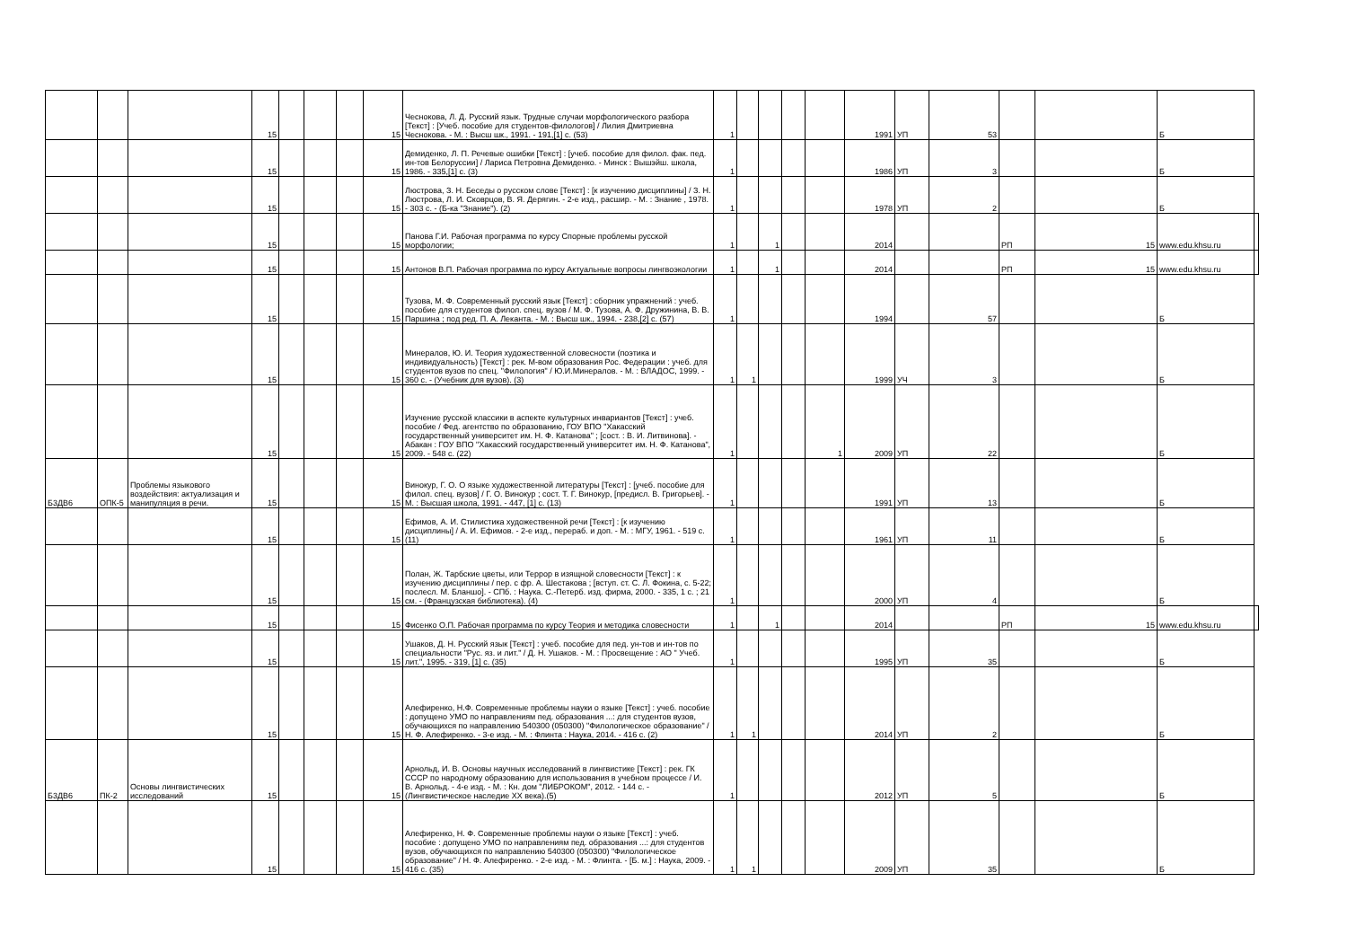| | | | 15 | | | | 15 | Чеснокова, Л. Д. Русский язык. Трудные случаи морфологического разбора [Текст] : [Учеб. пособие для студентов-филологов] / Лилия Дмитриевна Чеснокова. - М. : Высш шк., 1991. - 191,[1] с. (53) | 1 | | | | | 1991 | УП | 53 | | | Б | |
| | | | 15 | | | | 15 | Демиденко, Л. П. Речевые ошибки [Текст] : [учеб. пособие для филол. фак. пед. ин-тов Белоруссии] / Лариса Петровна Демиденко. - Минск : Вышэйш. школа, 1986. - 335,[1] с. (3) | 1 | | | | | 1986 | УП | 3 | | | Б | |
| | | | 15 | | | | 15 | Люстрова, З. Н. Беседы о русском слове [Текст] : [к изучению дисциплины] / З. Н. Люстрова, Л. И. Сковрцов, В. Я. Дерягин. - 2-е изд., расшир. - М. : Знание , 1978. - 303 с. - (Б-ка "Знание"). (2) | 1 | | | | | 1978 | УП | 2 | | | Б | |
| | | | 15 | | | | 15 | Панова Г.И. Рабочая программа по курсу Спорные проблемы русской морфологии; | 1 | | 1 | | | 2014 | | | РП | 15 | www.edu.khsu.ru | |
| | | | 15 | | | | 15 | Антонов В.П. Рабочая программа по курсу Актуальные вопросы лингвоэкологии | 1 | | 1 | | | 2014 | | | РП | 15 | www.edu.khsu.ru | |
| | | | 15 | | | | 15 | Тузова, М. Ф. Современный русский язык [Текст] : сборник упражнений : учеб. пособие для студентов филол. спец. вузов / М. Ф. Тузова, А. Ф. Дружинина, В. В. Паршина ; под ред. П. А. Леканта. - М. : Высш шк., 1994. - 238,[2] с. (57) | 1 | | | | | 1994 | | 57 | | | Б | |
| | | | 15 | | | | 15 | Минералов, Ю. И. Теория художественной словесности (поэтика и индивидуальность) [Текст] : рек. М-вом образования Рос. Федерации : учеб. для студентов вузов по спец. "Филология" / Ю.И.Минералов. - М. : ВЛАДОС, 1999. - 360 с. - (Учебник для вузов). (3) | 1 | 1 | | | | 1999 | УЧ | 3 | | | Б | |
| | | | 15 | | | | 15 | Изучение русской классики в аспекте культурных инвариантов [Текст] : учеб. пособие / Фед. агентство по образованию, ГОУ ВПО "Хакасский государственный университет им. Н. Ф. Катанова" ; [сост. : В. И. Литвинова]. - Абакан : ГОУ ВПО "Хакасский государственный университет им. Н. Ф. Катанова", 2009. - 548 с. (22) | 1 | | | | 1 | 2009 | УП | 22 | | | Б | |
| Б3ДВ6 | ОПК-5 | Проблемы языкового воздействия: актуализация и манипуляция в речи. | 15 | | | | 15 | Винокур, Г. О. О языке художественной литературы [Текст] : [учеб. пособие для филол. спец. вузов] / Г. О. Винокур ; сост. Т. Г. Винокур, [предисл. В. Григорьев]. - М. : Высшая школа, 1991. - 447, [1] с. (13) | 1 | | | | | 1991 | УП | 13 | | | Б | |
| | | | 15 | | | | 15 | Ефимов, А. И. Стилистика художественной речи [Текст] : [к изучению дисциплины] / А. И. Ефимов. - 2-е изд., перераб. и доп. - М. : МГУ, 1961. - 519 с. (11) | 1 | | | | | 1961 | УП | 11 | | | Б | |
| | | | 15 | | | | 15 | Полан, Ж. Тарбские цветы, или Террор в изящной словесности [Текст] : к изучению дисциплины / пер. с фр. А. Шестакова ; [вступ. ст. С. Л. Фокина, с. 5-22; послесл. М. Бланшо]. - СПб. : Наука. С.-Петерб. изд. фирма, 2000. - 335, 1 с. ; 21 см. - (Французская библиотека). (4) | 1 | | | | | 2000 | УП | 4 | | | Б | |
| | | | 15 | | | | 15 | Фисенко О.П. Рабочая программа по курсу Теория и методика словесности | 1 | | 1 | | | 2014 | | | РП | 15 | www.edu.khsu.ru | |
| | | | 15 | | | | 15 | Ушаков, Д. Н. Русский язык [Текст] : учеб. пособие для пед. ун-тов и ин-тов по специальности "Рус. яз. и лит." / Д. Н. Ушаков. - М. : Просвещение : АО " Учеб. лит.", 1995. - 319, [1] с. (35) | 1 | | | | | 1995 | УП | 35 | | | Б | |
| | | | 15 | | | | 15 | Алефиренко, Н.Ф. Современные проблемы науки о языке [Текст] : учеб. пособие : допущено УМО по направлениям пед. образования ...: для студентов вузов, обучающихся по направлению 540300 (050300) "Филологическое образование" / Н. Ф. Алефиренко. - 3-е изд. - М. : Флинта : Наука, 2014. - 416 с. (2) | 1 | 1 | | | | 2014 | УП | 2 | | | Б | |
| Б3ДВ6 | ПК-2 | Основы лингвистических исследований | 15 | | | | 15 | Арнольд, И. В. Основы научных исследований в лингвистике [Текст] : рек. ГК СССР по народному образованию для использования в учебном процессе / И. В. Арнольд. - 4-е изд. - М. : Кн. дом "ЛИБРОКОМ", 2012. - 144 с. - (Лингвистическое наследие XX века).(5) | 1 | | | | | 2012 | УП | 5 | | | Б | |
| | | | 15 | | | | 15 | Алефиренко, Н. Ф. Современные проблемы науки о языке [Текст] : учеб. пособие : допущено УМО по направлениям пед. образования ...: для студентов вузов, обучающихся по направлению 540300 (050300) "Филологическое образование" / Н. Ф. Алефиренко. - 2-е изд. - М. : Флинта. - [Б. м.] : Наука, 2009. - 416 с. (35) | 1 | 1 | | | | 2009 | УП | 35 | | | Б | |